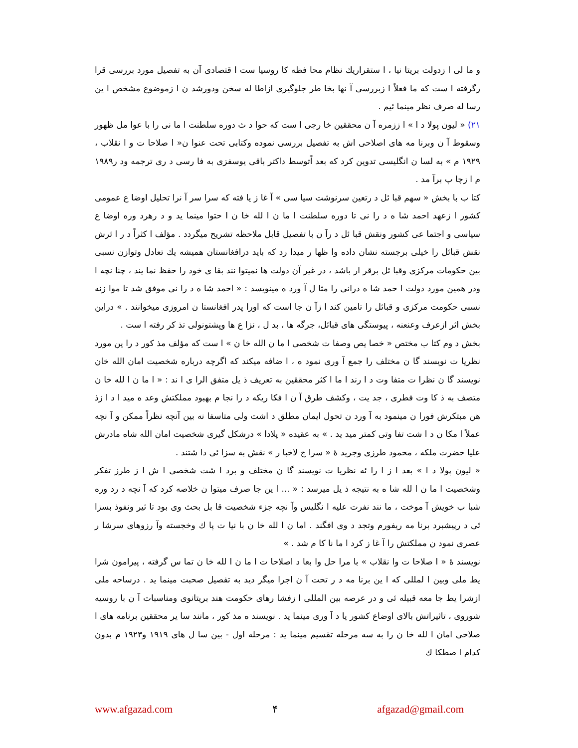و ما لی ا زدولت بریتا نیا ، ا ستقراریك نظام محا فظه كا روسیا ست ا قتصادی آن به تفصیل مورد بررسی قرا رگرفته ا ست كه ما فعلاً ا زبررسی آ نها بخا طر جلوگیری ازاطا له سخن ودورشد ن ا زموضوع مشخص ا ین رسا له صرف نظر مینما ئیم .
۲۱) « لیون پولا د ا » ا ززمره آ ن محققین خا رجی ا ست كه حوا د ث دوره سلطنت ا ما نی را با عوا مل ظهور وسقوط آ ن وبرنا مه های اصلاحی اش به تفصیل بررسی نموده وكتابی تحت عنوا ن« ا صلاحا ت و ا نقلاب ، ۱۹۲۹ م » به لسا ن انگلیسی تدوین كرد كه بعد اًتوسط داكتر باقی یوسفزی به فا رسی د ری ترجمه ود ر۱۹۸۹ م ا زچا پ برآ مد .
كتا ب با بخش « سهم قبا ئل د رتعین سرنوشت سیا سی » آ غا ز یا فته كه سرا سر آ نرا تحلیل اوضا ع عمومی كشور ا زعهد احمد شا ه د را نی تا دوره سلطنت ا ما ن ا لله خا ن ا حتوا مینما ید و د رهرد وره اوضا ع سیاسی و اجتما عی كشور ونقش قبا ئل د رآ ن با تفصیل قابل ملاحظه تشریح میگردد . مؤلف ا كثراً د ر ا ثرش نقش قبائل را خیلی برجسته نشان داده وا ظها ر میدا رد كه باید درافغانستان همیشه یك تعادل وتوازن نسبی بین حكومات مركزی وقبا ئل برقر ار باشد ، در غیر آن دولت ها نمیتوا نند بقا ی خود را حفظ نما یند ، چنا نچه ا ودر همین مورد دولت ا حمد شا ه درانی را مثا ل آ ورد ه مینویسد : « احمد شا ه د را نی موفق شد تا موا زنه نسبی حكومت مركزی و قبائل را تامین كند ا زآ ن جا است كه اورا پدر افغانستا ن امروزی میخوانند . » دراین بخش اثر ازعرف وعنعنه ، پیوستگی های قبائل، جرگه ها ، بد ل ، نزا ع ها وپشتونولی تذ كر رفته ا ست .
بخش د وم كتا ب مختص « خصا یص وصفا ت شخصی ا ما ن الله خا ن » ا ست كه مؤلف مذ كور د را ین مورد نظریا ت نویسند گا ن مختلف را جمع آ وری نمود ه ، ا ضافه میكند كه اگرچه درباره شخصیت امان الله خان نویسند گا ن نظرا ت متفا وت د ا رند ا ما ا كثر محققین به تعریف ذ یل متفق الرا ی ا ند : « ا ما ن ا لله خا ن متصف به ذ كا وت فطری ، جد یت ، وكشف طرق آ ن ا فكا ریكه د را نجا م بهبود مملكتش وعد ه مید ا د ا زذ هن مبتكرش فورا ن مینمود به آ ورد ن تحول ایمان مطلق د اشت ولی متاسفا نه بین آنچه نظراً ممكن و آ نچه عملاً ا مكا ن د ا شت تفا وتی كمتر مید ید . » به عقیده « پلادا » درشكل گیری شخصیت امان الله شاه مادرش علیا حضرت ملكه ، محمود طرزی وجرید ۀ « سرا ج لاخبا ر » نقش به سزا ئی دا شتند .
« لیون پولا د ا » بعد ا ز ا را ئه نظریا ت نویسند گا ن مختلف و برد ا شت شخصی ا ش ا ز طرز تفكر وشخصیت ا ما ن ا لله شا ه به نتیجه ذ یل میرسد : « ... ا ین جا صرف میتوا ن خلاصه كرد كه آ نچه د رد وره شبا ب خویش آ موخت ، ما نند نفرت علیه ا نگلیس وآ نچه جزء شخصیت قا بل بحث وی بود تا ثیر ونفوذ بسزا ئی د رپیشبرد برنا مه ریفورم وتجد د وی افگند . اما ن ا لله خا ن با نیا ت پا ك وخجسته وآ رزوهای سرشا ر عصری نمود ن مملكتش را آ غا ز كرد ا ما نا كا م شد . »
نویسند ۀ « ا صلاحا ت وا نقلاب » با مرا حل وا بعا د اصلاحا ت ا ما ن ا لله خا ن تما س گرفته ، پیرامون شرا یط ملی وبین ا لمللی كه ا ین برنا مه د ر تحت آ ن اجرا میگر دید به تفصیل صحبت مینما ید . درساحه ملی ازشرا یط جا معه قبیله ئی و در عرصه بین المللی ا زفشا رهای حكومت هند بریتانوی ومناسبات آ ن با روسیه شوروی ، تاثیراتش بالای اوضاع كشور یا د آ وری مینما ید . نویسند ه مذ كور ، مانند سا یر محققین برنامه های ا صلاحی امان ا لله خا ن را به سه مرحله تقسیم مینما ید : مرحله اول - بین سا ل های ۱۹۱۹ و۱۹۲۳ م بدون كدام ا صطكا ك
www.afgazad.com ۴ afgazad@gmail.com